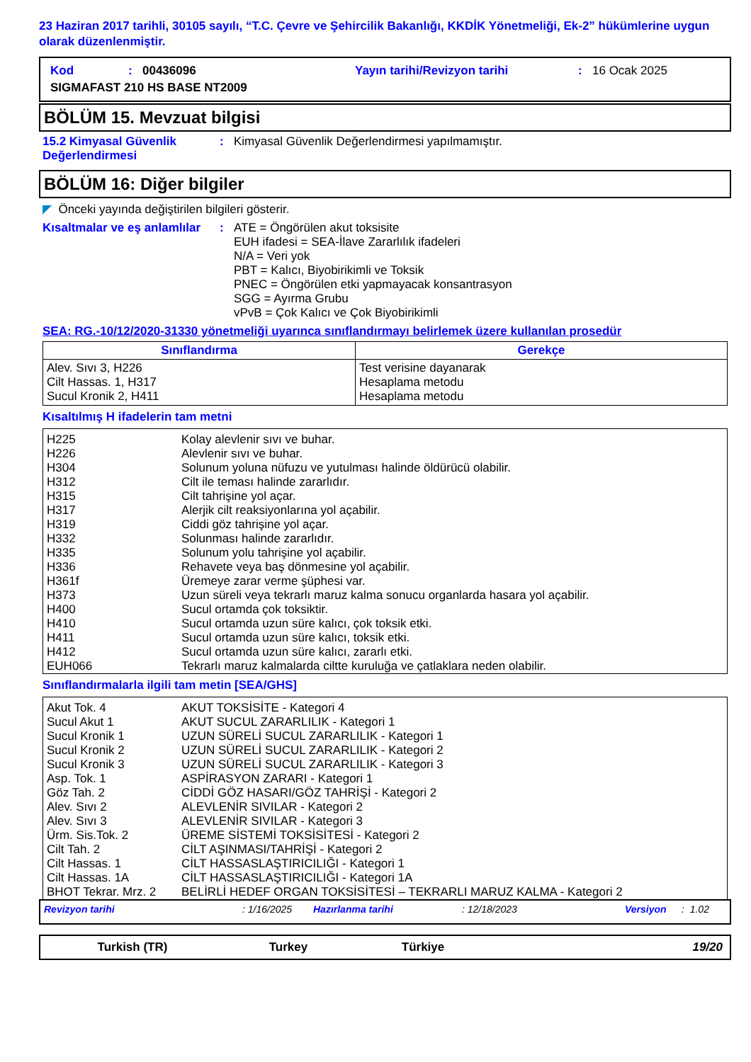23 Haziran 2017 tarihli, 30105 sayılı, “T.C. Çevre ve Şehircilik Bakanlığı, KKDİK Yönetmeliği, Ek-2” hükümlerine uygun olarak düzenlenmiştir.
| Kod | : | 00436096 | Yayın tarihi/Revizyon tarihi | : | 16 Ocak 2025 |
| SIGMAFAST 210 HS BASE NT2009 | | | | | |
BÖLÜM 15. Mevzuat bilgisi
15.2 Kimyasal Güvenlik Değerlendirmesi
: Kimyasal Güvenlik Değerlendirmesi yapılmamıştır.
BÖLÜM 16: Diğer bilgiler
◤ Önceki yayında değiştirilen bilgileri gösterir.
Kısaltmalar ve eş anlamlılar
: ATE = Öngörülen akut toksisite
EUH ifadesi = SEA-İlave Zararlılık ifadeleri
N/A = Veri yok
PBT = Kalıcı, Biyobirikimli ve Toksik
PNEC = Öngörülen etki yapmayacak konsantrasyon
SGG = Ayırma Grubu
vPvB = Çok Kalıcı ve Çok Biyobirikimli
SEA: RG.-10/12/2020-31330 yönetmeliği uyarınca sınıflandırmayı belirlemek üzere kullanılan prosedür
| Sınıflandırma | Gerekçe |
| --- | --- |
| Alev. Sıvı 3, H226 Cilt Hassas. 1, H317 Sucul Kronik 2, H411 | Test verisine dayanarak Hesaplama metodu Hesaplama metodu |
Kısaltılmış H ifadelerin tam metni
| H225 H226 H304 H312 H315 H317 H319 H332 H335 H336 H361f H373 H400 H410 H411 H412 EUH066 | Kolay alevlenir sıvı ve buhar. Alevlenir sıvı ve buhar. Solunum yoluna nüfuzu ve yutulması halinde öldürücü olabilir. Cilt ile teması halinde zararlıdır. Cilt tahrişine yol açar. Alerjik cilt reaksiyonlarına yol açabilir. Ciddi göz tahrişine yol açar. Solunması halinde zararlıdır. Solunum yolu tahrişine yol açabilir. Rehavete veya baş dönmesine yol açabilir. Üremeye zarar verme şüphesi var. Uzun süreli veya tekrarlı maruz kalma sonucu organlarda hasara yol açabilir. Sucul ortamda çok toksiktir. Sucul ortamda uzun süre kalıcı, çok toksik etki. Sucul ortamda uzun süre kalıcı, toksik etki. Sucul ortamda uzun süre kalıcı, zararlı etki. Tekrarlı maruz kalmalarda ciltte kuruluğa ve çatlaklara neden olabilir. |
Sınıflandırmalarla ilgili tam metin [SEA/GHS]
| Akut Tok. 4 Sucul Akut 1 Sucul Kronik 1 Sucul Kronik 2 Sucul Kronik 3 Asp. Tok. 1 Göz Tah. 2 Alev. Sıvı 2 Alev. Sıvı 3 Ürm. Sis.Tok. 2 Cilt Tah. 2 Cilt Hassas. 1 Cilt Hassas. 1A BHOT Tekrar. Mrz. 2 | AKUT TOKSİSİTE - Kategori 4 AKUT SUCUL ZARARLILIK - Kategori 1 UZUN SÜRELİ SUCUL ZARARLILIK - Kategori 1 UZUN SÜRELİ SUCUL ZARARLILIK - Kategori 2 UZUN SÜRELİ SUCUL ZARARLILIK - Kategori 3 ASPİRASYON ZARARI - Kategori 1 CİDDİ GÖZ HASARI/GÖZ TAHRİŞİ - Kategori 2 ALEVLENİR SIVILAR - Kategori 2 ALEVLENİR SIVILAR - Kategori 3 ÜREME SİSTEMİ TOKSİSİTESİ - Kategori 2 CİLT AŞINMASI/TAHRİŞİ - Kategori 2 CİLT HASSASLAŞTIRICILIĞI - Kategori 1 CİLT HASSASLAŞTIRICILIĞI - Kategori 1A BELİRLİ HEDEF ORGAN TOKSİSİTESİ – TEKRARLI MARUZ KALMA - Kategori 2 |
| Revizyon tarihi | : 1/16/2025 | Hazırlanma tarihi | : 12/18/2023 | Versiyon | : 1.02 |
| Turkish (TR) | Turkey | Türkiye | 19/20 |